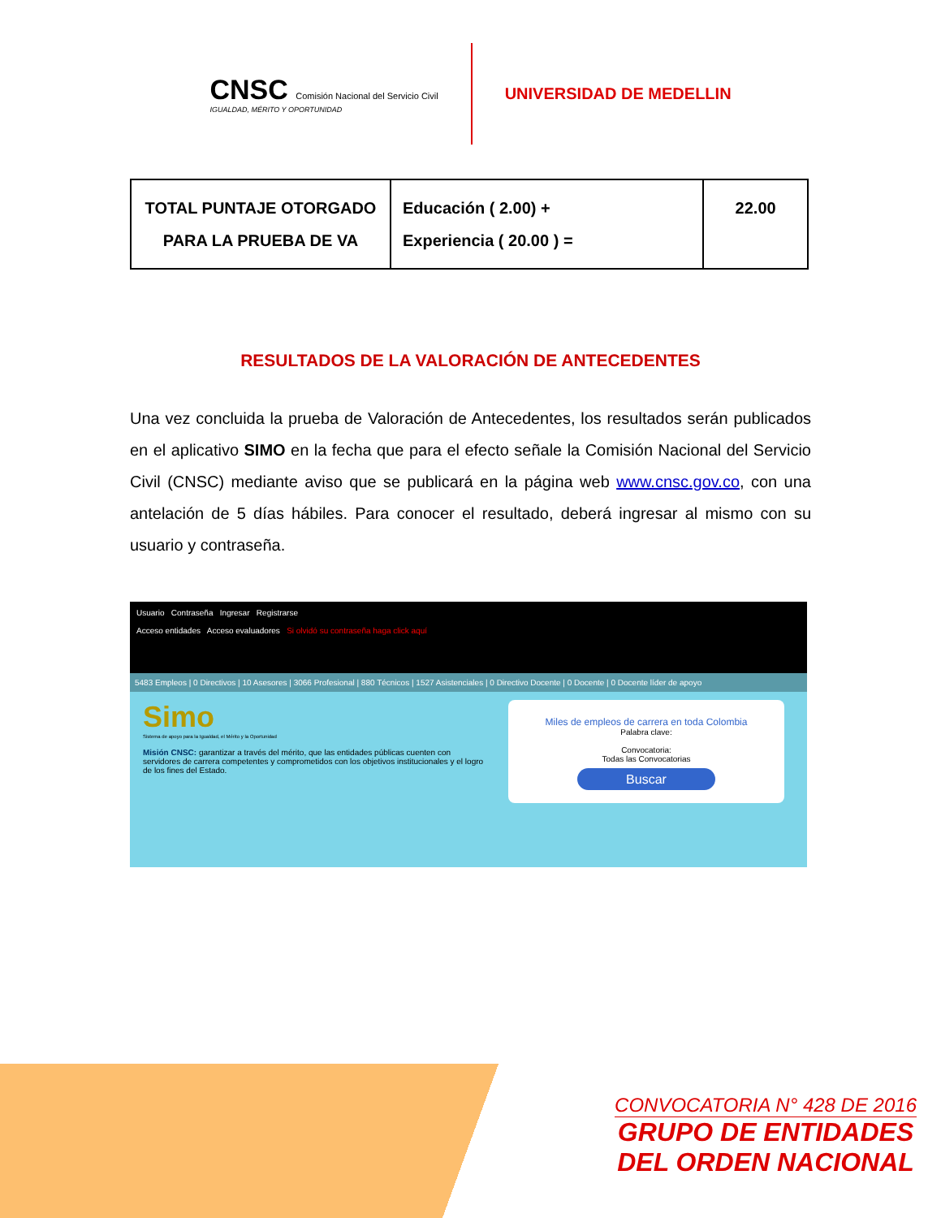CNSC Comisión Nacional del Servicio Civil
IGUALDAD, MÉRITO Y OPORTUNIDAD
UNIVERSIDAD DE MEDELLIN
| TOTAL PUNTAJE OTORGADO PARA LA PRUEBA DE VA | Educación ( 2.00) + Experiencia ( 20.00 ) = | 22.00 |
RESULTADOS DE LA VALORACIÓN DE ANTECEDENTES
Una vez concluida la prueba de Valoración de Antecedentes, los resultados serán publicados en el aplicativo SIMO en la fecha que para el efecto señale la Comisión Nacional del Servicio Civil (CNSC) mediante aviso que se publicará en la página web www.cnsc.gov.co, con una antelación de 5 días hábiles. Para conocer el resultado, deberá ingresar al mismo con su usuario y contraseña.
Usuario Contraseña Ingresar Registrarse
Acceso entidades Acceso evaluadores Si olvidó su contraseña haga click aquí
5483 Empleos | 0 Directivos | 10 Asesores | 3066 Profesional | 880 Técnicos | 1527 Asistenciales | 0 Directivo Docente | 0 Docente | 0 Docente líder de apoyo
Simo
Sistema de apoyo para la Igualdad, el Mérito y la Oportunidad
Misión CNSC: garantizar a través del mérito, que las entidades públicas cuenten con servidores de carrera competentes y comprometidos con los objetivos institucionales y el logro de los fines del Estado.
Miles de empleos de carrera en toda Colombia
Palabra clave:
Convocatoria:
Todas las Convocatorias
Buscar
CONVOCATORIA N° 428 DE 2016
GRUPO DE ENTIDADES
DEL ORDEN NACIONAL